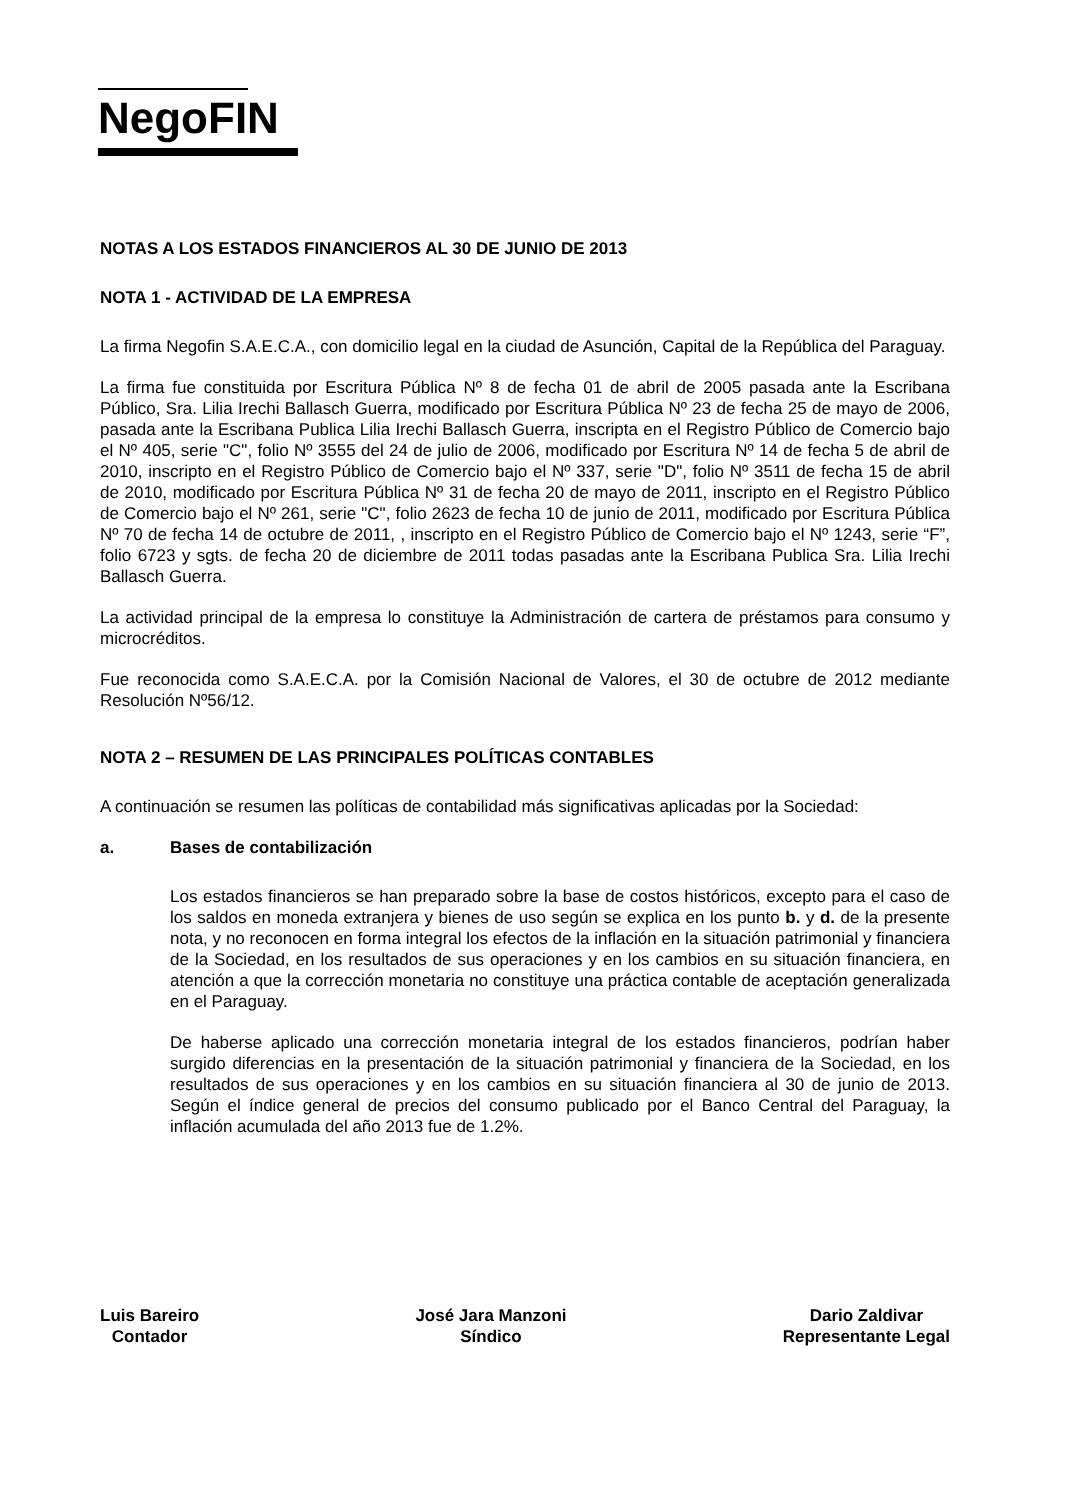NegoFIN
NOTAS A LOS ESTADOS FINANCIEROS AL 30 DE JUNIO DE 2013
NOTA 1 - ACTIVIDAD DE LA EMPRESA
La firma Negofin S.A.E.C.A., con domicilio legal en la ciudad de Asunción, Capital de la República del Paraguay.
La firma fue constituida por Escritura Pública Nº 8 de fecha 01 de abril de 2005 pasada ante la Escribana Público, Sra. Lilia Irechi Ballasch Guerra, modificado por Escritura Pública Nº 23 de fecha 25 de mayo de 2006, pasada ante la Escribana Publica Lilia Irechi Ballasch Guerra, inscripta en el Registro Público de Comercio bajo el Nº 405, serie "C", folio Nº 3555 del 24 de julio de 2006, modificado por Escritura Nº 14 de fecha 5 de abril de 2010, inscripto en el Registro Público de Comercio bajo el Nº 337, serie "D", folio Nº 3511 de fecha 15 de abril de 2010, modificado por Escritura Pública Nº 31 de fecha 20 de mayo de 2011, inscripto en el Registro Público de Comercio bajo el Nº 261, serie "C", folio 2623 de fecha 10 de junio de 2011, modificado por Escritura Pública Nº 70 de fecha 14 de octubre de 2011, , inscripto en el Registro Público de Comercio bajo el Nº 1243, serie “F”, folio 6723 y sgts. de fecha 20 de diciembre de 2011 todas pasadas ante la Escribana Publica Sra. Lilia Irechi Ballasch Guerra.
La actividad principal de la empresa lo constituye la Administración de cartera de préstamos para consumo y microcréditos.
Fue reconocida como S.A.E.C.A. por la Comisión Nacional de Valores, el 30 de octubre de 2012 mediante Resolución Nº56/12.
NOTA 2 – RESUMEN DE LAS PRINCIPALES POLÍTICAS CONTABLES
A continuación se resumen las políticas de contabilidad más significativas aplicadas por la Sociedad:
a. Bases de contabilización
Los estados financieros se han preparado sobre la base de costos históricos, excepto para el caso de los saldos en moneda extranjera y bienes de uso según se explica en los punto b. y d. de la presente nota, y no reconocen en forma integral los efectos de la inflación en la situación patrimonial y financiera de la Sociedad, en los resultados de sus operaciones y en los cambios en su situación financiera, en atención a que la corrección monetaria no constituye una práctica contable de aceptación generalizada en el Paraguay.
De haberse aplicado una corrección monetaria integral de los estados financieros, podrían haber surgido diferencias en la presentación de la situación patrimonial y financiera de la Sociedad, en los resultados de sus operaciones y en los cambios en su situación financiera al 30 de junio de 2013. Según el índice general de precios del consumo publicado por el Banco Central del Paraguay, la inflación acumulada del año 2013 fue de 1.2%.
Luis Bareiro
Contador
José Jara Manzoni
Síndico
Dario Zaldivar
Representante Legal